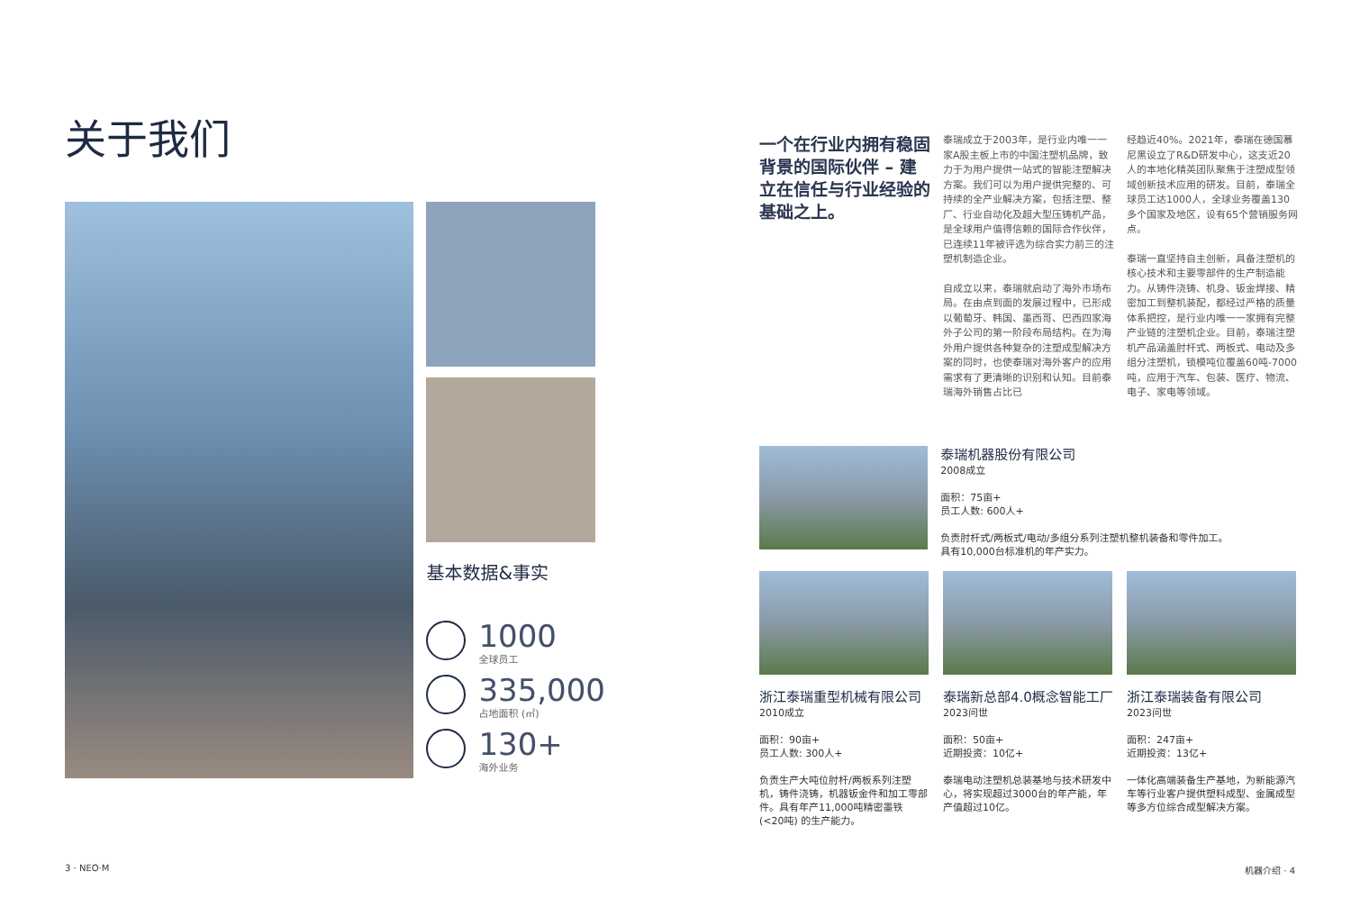关于我们
基本数据&事实
1000
全球员工
335,000
占地面积 (㎡)
130+
海外业务
一个在行业内拥有稳固背景的国际伙伴 – 建立在信任与行业经验的基础之上。
泰瑞成立于2003年，是行业内唯一一家A股主板上市的中国注塑机品牌，致力于为用户提供一站式的智能注塑解决方案。我们可以为用户提供完整的、可持续的全产业解决方案，包括注塑、整厂、行业自动化及超大型压铸机产品，是全球用户值得信赖的国际合作伙伴，已连续11年被评选为综合实力前三的注塑机制造企业。
自成立以来，泰瑞就启动了海外市场布局。在由点到面的发展过程中，已形成以葡萄牙、韩国、墨西哥、巴西四家海外子公司的第一阶段布局结构。在为海外用户提供各种复杂的注塑成型解决方案的同时，也使泰瑞对海外客户的应用需求有了更清晰的识别和认知。目前泰瑞海外销售占比已
经趋近40%。2021年，泰瑞在德国慕尼黑设立了R&D研发中心，这支近20人的本地化精英团队聚焦于注塑成型领域创新技术应用的研发。目前，泰瑞全球员工达1000人，全球业务覆盖130多个国家及地区，设有65个营销服务网点。
泰瑞一直坚持自主创新，具备注塑机的核心技术和主要零部件的生产制造能力。从铸件浇铸、机身、钣金焊接、精密加工到整机装配，都经过严格的质量体系把控，是行业内唯一一家拥有完整产业链的注塑机企业。目前，泰瑞注塑机产品涵盖肘杆式、两板式、电动及多组分注塑机，锁模吨位覆盖60吨-7000吨，应用于汽车、包装、医疗、物流、电子、家电等领域。
泰瑞机器股份有限公司
2008成立
面积：75亩+
员工人数: 600人+
负责肘杆式/两板式/电动/多组分系列注塑机整机装备和零件加工。
具有10,000台标准机的年产实力。
浙江泰瑞重型机械有限公司
2010成立
面积：90亩+
员工人数: 300人+
负责生产大吨位肘杆/两板系列注塑机，铸件浇铸，机器钣金件和加工零部件。具有年产11,000吨精密墨铁 (<20吨) 的生产能力。
泰瑞新总部4.0概念智能工厂
2023问世
面积：50亩+
近期投资：10亿+
泰瑞电动注塑机总装基地与技术研发中心，将实现超过3000台的年产能，年产值超过10亿。
浙江泰瑞装备有限公司
2023问世
面积：247亩+
近期投资：13亿+
一体化高端装备生产基地，为新能源汽车等行业客户提供塑料成型、金属成型等多方位综合成型解决方案。
3 · NEO·M 机器介绍 · 4